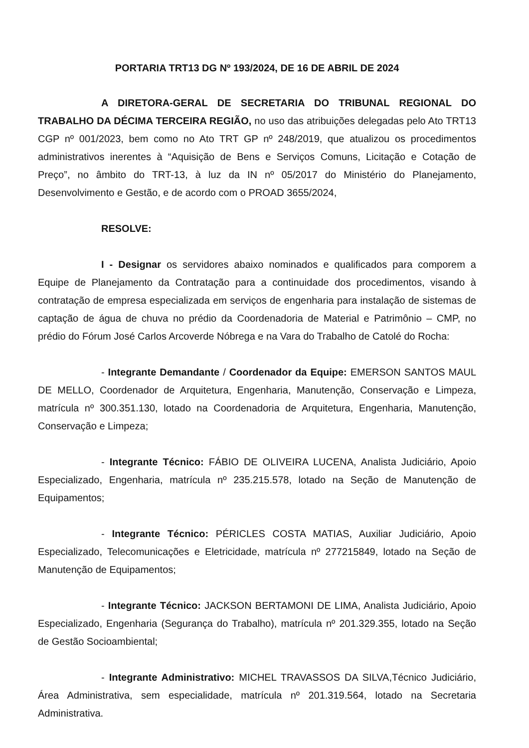PORTARIA TRT13 DG Nº 193/2024, DE 16 DE ABRIL DE 2024
A DIRETORA-GERAL DE SECRETARIA DO TRIBUNAL REGIONAL DO TRABALHO DA DÉCIMA TERCEIRA REGIÃO, no uso das atribuições delegadas pelo Ato TRT13 CGP nº 001/2023, bem como no Ato TRT GP nº 248/2019, que atualizou os procedimentos administrativos inerentes à “Aquisição de Bens e Serviços Comuns, Licitação e Cotação de Preço”, no âmbito do TRT-13, à luz da IN nº 05/2017 do Ministério do Planejamento, Desenvolvimento e Gestão, e de acordo com o PROAD 3655/2024,
RESOLVE:
I - Designar os servidores abaixo nominados e qualificados para comporem a Equipe de Planejamento da Contratação para a continuidade dos procedimentos, visando à contratação de empresa especializada em serviços de engenharia para instalação de sistemas de captação de água de chuva no prédio da Coordenadoria de Material e Patrimônio – CMP, no prédio do Fórum José Carlos Arcoverde Nóbrega e na Vara do Trabalho de Catolé do Rocha:
- Integrante Demandante / Coordenador da Equipe: EMERSON SANTOS MAUL DE MELLO, Coordenador de Arquitetura, Engenharia, Manutenção, Conservação e Limpeza, matrícula nº 300.351.130, lotado na Coordenadoria de Arquitetura, Engenharia, Manutenção, Conservação e Limpeza;
- Integrante Técnico: FÁBIO DE OLIVEIRA LUCENA, Analista Judiciário, Apoio Especializado, Engenharia, matrícula nº 235.215.578, lotado na Seção de Manutenção de Equipamentos;
- Integrante Técnico: PÉRICLES COSTA MATIAS, Auxiliar Judiciário, Apoio Especializado, Telecomunicações e Eletricidade, matrícula nº 277215849, lotado na Seção de Manutenção de Equipamentos;
- Integrante Técnico: JACKSON BERTAMONI DE LIMA, Analista Judiciário, Apoio Especializado, Engenharia (Segurança do Trabalho), matrícula nº 201.329.355, lotado na Seção de Gestão Socioambiental;
- Integrante Administrativo: MICHEL TRAVASSOS DA SILVA,Técnico Judiciário, Área Administrativa, sem especialidade, matrícula nº 201.319.564, lotado na Secretaria Administrativa.